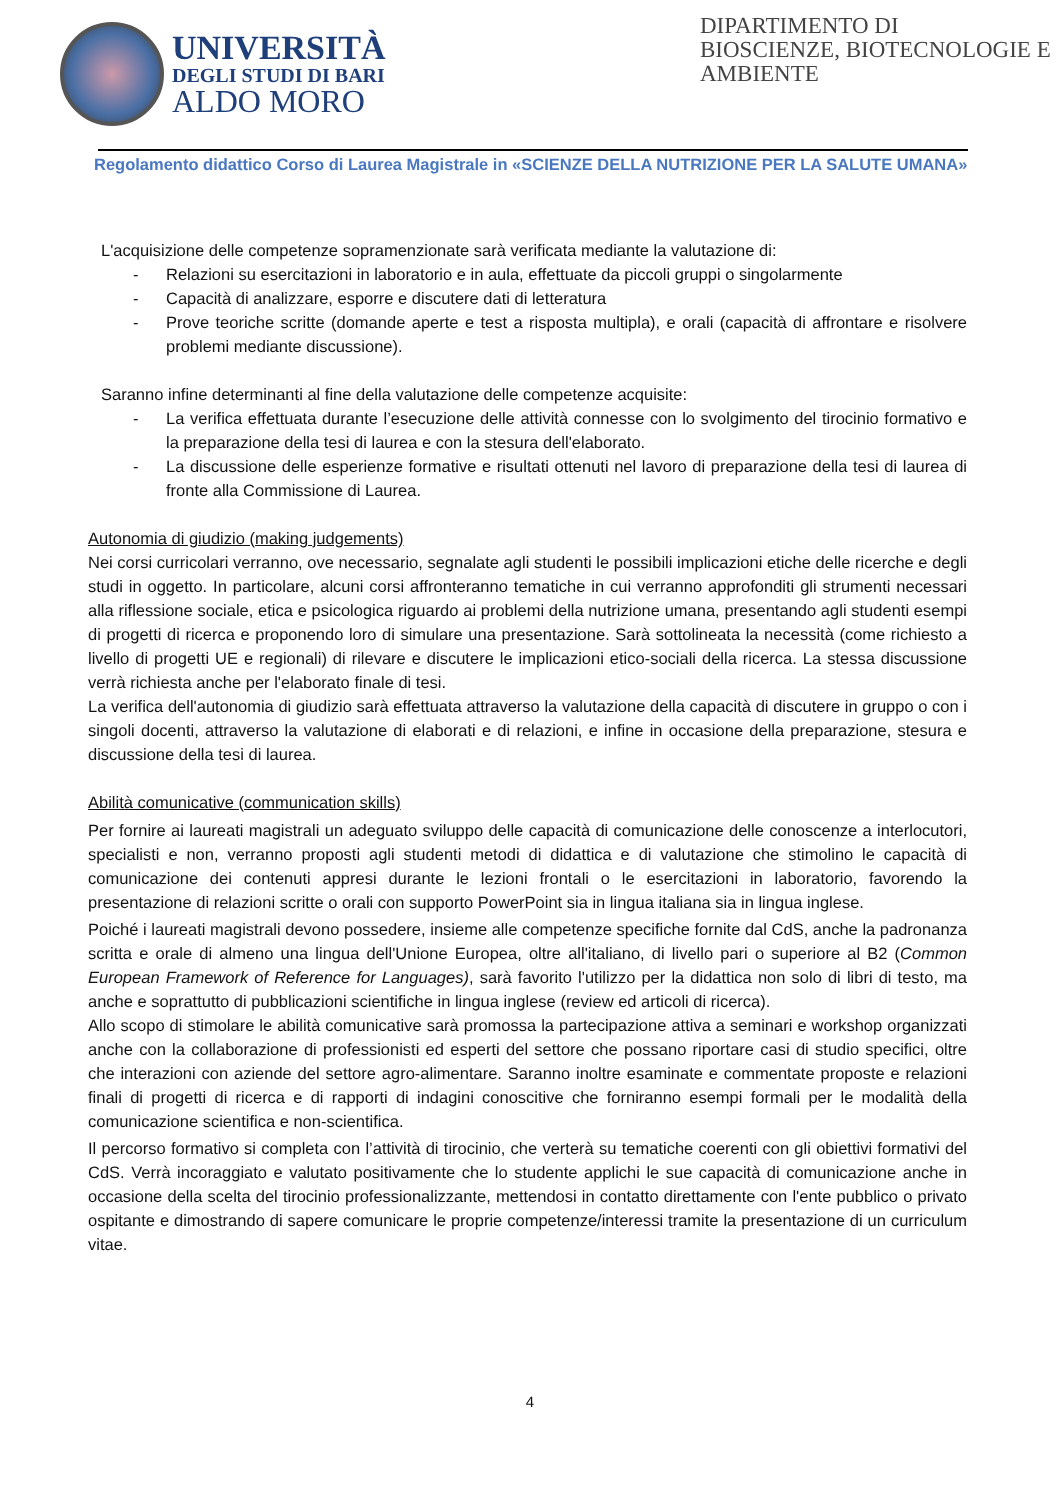UNIVERSITÀ
DEGLI STUDI DI BARI
ALDO MORO
DIPARTIMENTO DI
BIOSCIENZE, BIOTECNOLOGIE E
AMBIENTE
Regolamento didattico Corso di Laurea Magistrale in «SCIENZE DELLA NUTRIZIONE PER LA SALUTE UMANA»
L'acquisizione delle competenze sopramenzionate sarà verificata mediante la valutazione di:
- Relazioni su esercitazioni in laboratorio e in aula, effettuate da piccoli gruppi o singolarmente
- Capacità di analizzare, esporre e discutere dati di letteratura
- Prove teoriche scritte (domande aperte e test a risposta multipla), e orali (capacità di affrontare e risolvere problemi mediante discussione).
Saranno infine determinanti al fine della valutazione delle competenze acquisite:
- La verifica effettuata durante l’esecuzione delle attività connesse con lo svolgimento del tirocinio formativo e la preparazione della tesi di laurea e con la stesura dell'elaborato.
- La discussione delle esperienze formative e risultati ottenuti nel lavoro di preparazione della tesi di laurea di fronte alla Commissione di Laurea.
Autonomia di giudizio (making judgements)
Nei corsi curricolari verranno, ove necessario, segnalate agli studenti le possibili implicazioni etiche delle ricerche e degli studi in oggetto. In particolare, alcuni corsi affronteranno tematiche in cui verranno approfonditi gli strumenti necessari alla riflessione sociale, etica e psicologica riguardo ai problemi della nutrizione umana, presentando agli studenti esempi di progetti di ricerca e proponendo loro di simulare una presentazione. Sarà sottolineata la necessità (come richiesto a livello di progetti UE e regionali) di rilevare e discutere le implicazioni etico-sociali della ricerca. La stessa discussione verrà richiesta anche per l'elaborato finale di tesi.
La verifica dell'autonomia di giudizio sarà effettuata attraverso la valutazione della capacità di discutere in gruppo o con i singoli docenti, attraverso la valutazione di elaborati e di relazioni, e infine in occasione della preparazione, stesura e discussione della tesi di laurea.
Abilità comunicative (communication skills)
Per fornire ai laureati magistrali un adeguato sviluppo delle capacità di comunicazione delle conoscenze a interlocutori, specialisti e non, verranno proposti agli studenti metodi di didattica e di valutazione che stimolino le capacità di comunicazione dei contenuti appresi durante le lezioni frontali o le esercitazioni in laboratorio, favorendo la presentazione di relazioni scritte o orali con supporto PowerPoint sia in lingua italiana sia in lingua inglese.
Poiché i laureati magistrali devono possedere, insieme alle competenze specifiche fornite dal CdS, anche la padronanza scritta e orale di almeno una lingua dell'Unione Europea, oltre all'italiano, di livello pari o superiore al B2 (Common European Framework of Reference for Languages), sarà favorito l'utilizzo per la didattica non solo di libri di testo, ma anche e soprattutto di pubblicazioni scientifiche in lingua inglese (review ed articoli di ricerca).
Allo scopo di stimolare le abilità comunicative sarà promossa la partecipazione attiva a seminari e workshop organizzati anche con la collaborazione di professionisti ed esperti del settore che possano riportare casi di studio specifici, oltre che interazioni con aziende del settore agro-alimentare. Saranno inoltre esaminate e commentate proposte e relazioni finali di progetti di ricerca e di rapporti di indagini conoscitive che forniranno esempi formali per le modalità della comunicazione scientifica e non-scientifica.
Il percorso formativo si completa con l’attività di tirocinio, che verterà su tematiche coerenti con gli obiettivi formativi del CdS. Verrà incoraggiato e valutato positivamente che lo studente applichi le sue capacità di comunicazione anche in occasione della scelta del tirocinio professionalizzante, mettendosi in contatto direttamente con l'ente pubblico o privato ospitante e dimostrando di sapere comunicare le proprie competenze/interessi tramite la presentazione di un curriculum vitae.
4